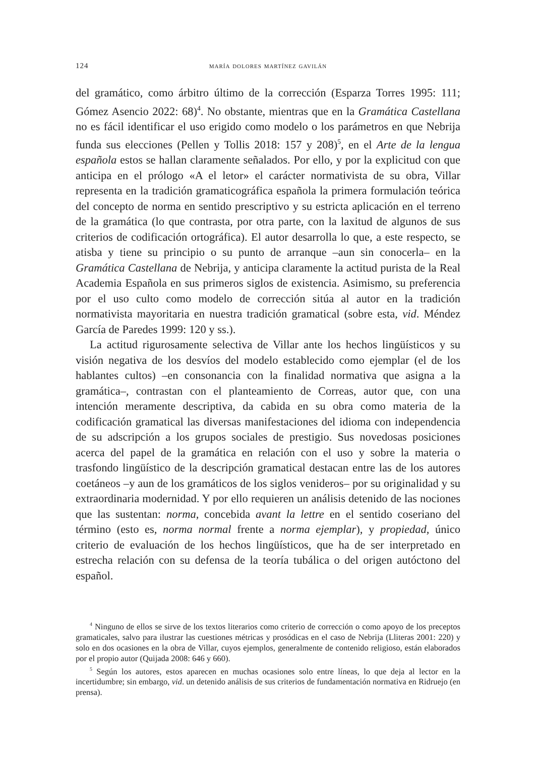124 maría dolores martínez gavilán
del gramático, como árbitro último de la corrección (Esparza Torres 1995: 111; Gómez Asencio 2022: 68)<sup>4</sup>. No obstante, mientras que en la Gramática Castellana no es fácil identificar el uso erigido como modelo o los parámetros en que Nebrija funda sus elecciones (Pellen y Tollis 2018: 157 y 208)<sup>5</sup>, en el Arte de la lengua española estos se hallan claramente señalados. Por ello, y por la explicitud con que anticipa en el prólogo «A el letor» el carácter normativista de su obra, Villar representa en la tradición gramaticográfica española la primera formulación teórica del concepto de norma en sentido prescriptivo y su estricta aplicación en el terreno de la gramática (lo que contrasta, por otra parte, con la laxitud de algunos de sus criterios de codificación ortográfica). El autor desarrolla lo que, a este respecto, se atisba y tiene su principio o su punto de arranque –aun sin conocerla– en la Gramática Castellana de Nebrija, y anticipa claramente la actitud purista de la Real Academia Española en sus primeros siglos de existencia. Asimismo, su preferencia por el uso culto como modelo de corrección sitúa al autor en la tradición normativista mayoritaria en nuestra tradición gramatical (sobre esta, vid. Méndez García de Paredes 1999: 120 y ss.).
La actitud rigurosamente selectiva de Villar ante los hechos lingüísticos y su visión negativa de los desvíos del modelo establecido como ejemplar (el de los hablantes cultos) –en consonancia con la finalidad normativa que asigna a la gramática–, contrastan con el planteamiento de Correas, autor que, con una intención meramente descriptiva, da cabida en su obra como materia de la codificación gramatical las diversas manifestaciones del idioma con independencia de su adscripción a los grupos sociales de prestigio. Sus novedosas posiciones acerca del papel de la gramática en relación con el uso y sobre la materia o trasfondo lingüístico de la descripción gramatical destacan entre las de los autores coetáneos –y aun de los gramáticos de los siglos venideros– por su originalidad y su extraordinaria modernidad. Y por ello requieren un análisis detenido de las nociones que las sustentan: norma, concebida avant la lettre en el sentido coseriano del término (esto es, norma normal frente a norma ejemplar), y propiedad, único criterio de evaluación de los hechos lingüísticos, que ha de ser interpretado en estrecha relación con su defensa de la teoría tubálica o del origen autóctono del español.
<sup>4</sup> Ninguno de ellos se sirve de los textos literarios como criterio de corrección o como apoyo de los preceptos gramaticales, salvo para ilustrar las cuestiones métricas y prosódicas en el caso de Nebrija (Lliteras 2001: 220) y solo en dos ocasiones en la obra de Villar, cuyos ejemplos, generalmente de contenido religioso, están elaborados por el propio autor (Quijada 2008: 646 y 660).
<sup>5</sup> Según los autores, estos aparecen en muchas ocasiones solo entre líneas, lo que deja al lector en la incertidumbre; sin embargo, vid. un detenido análisis de sus criterios de fundamentación normativa en Ridruejo (en prensa).